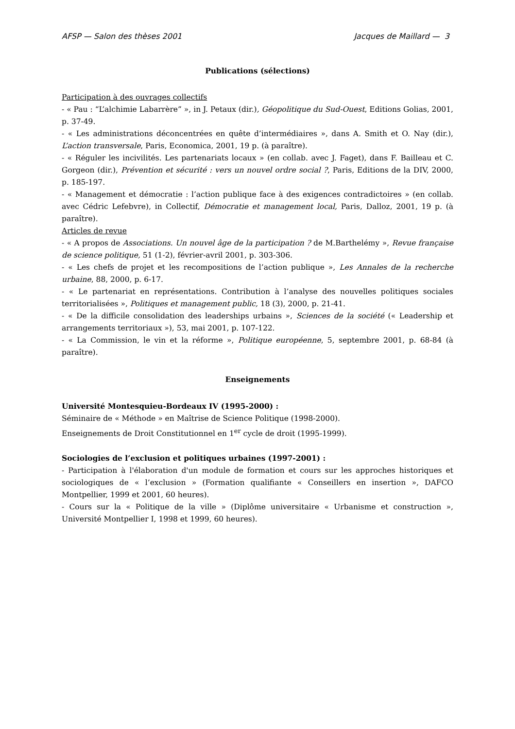AFSP — Salon des thèses 2001 Jacques de Maillard — 3
Publications (sélections)
Participation à des ouvrages collectifs
- « Pau : “L’alchimie Labarrère” », in J. Petaux (dir.), Géopolitique du Sud-Ouest, Editions Golias, 2001, p. 37-49.
- « Les administrations déconcentrées en quête d’intermédiaires », dans A. Smith et O. Nay (dir.), L’action transversale, Paris, Economica, 2001, 19 p. (à paraître).
- « Réguler les incivilités. Les partenariats locaux » (en collab. avec J. Faget), dans F. Bailleau et C. Gorgeon (dir.), Prévention et sécurité : vers un nouvel ordre social ?, Paris, Editions de la DIV, 2000, p. 185-197.
- « Management et démocratie : l’action publique face à des exigences contradictoires » (en collab. avec Cédric Lefebvre), in Collectif, Démocratie et management local, Paris, Dalloz, 2001, 19 p. (à paraître).
Articles de revue
- « A propos de Associations. Un nouvel âge de la participation ? de M.Barthelémy », Revue française de science politique, 51 (1-2), février-avril 2001, p. 303-306.
- « Les chefs de projet et les recompositions de l’action publique », Les Annales de la recherche urbaine, 88, 2000, p. 6-17.
- « Le partenariat en représentations. Contribution à l’analyse des nouvelles politiques sociales territorialisées », Politiques et management public, 18 (3), 2000, p. 21-41.
- « De la difficile consolidation des leaderships urbains », Sciences de la société (« Leadership et arrangements territoriaux »), 53, mai 2001, p. 107-122.
- « La Commission, le vin et la réforme », Politique européenne, 5, septembre 2001, p. 68-84 (à paraître).
Enseignements
Université Montesquieu-Bordeaux IV (1995-2000) :
Séminaire de « Méthode » en Maîtrise de Science Politique (1998-2000).
Enseignements de Droit Constitutionnel en 1<sup>er</sup> cycle de droit (1995-1999).
Sociologies de l’exclusion et politiques urbaines (1997-2001) :
- Participation à l'élaboration d'un module de formation et cours sur les approches historiques et sociologiques de « l’exclusion » (Formation qualifiante « Conseillers en insertion », DAFCO Montpellier, 1999 et 2001, 60 heures).
- Cours sur la « Politique de la ville » (Diplôme universitaire « Urbanisme et construction », Université Montpellier I, 1998 et 1999, 60 heures).